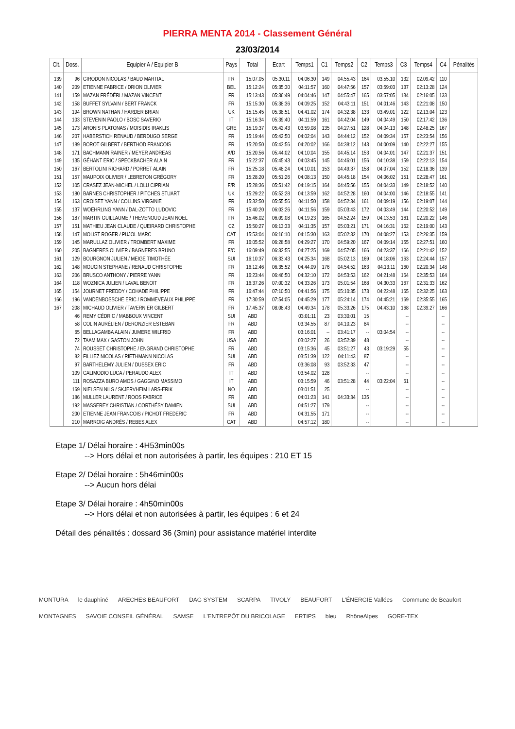PIERRA MENTA 2014 - Classement Général
23/03/2014
| Clt. | Doss. | Equipier A / Equipier B | Pays | Total | Ecart | Temps1 | C1 | Temps2 | C2 | Temps3 | C3 | Temps4 | C4 | Pénalités |
| --- | --- | --- | --- | --- | --- | --- | --- | --- | --- | --- | --- | --- | --- | --- |
| 139 | 96 | GIRODON NICOLAS / BAUD MARTIAL | FR | 15:07:05 | 05:30:11 | 04:06:30 | 149 | 04:55:43 | 164 | 03:55:10 | 132 | 02:09:42 | 110 | |
| 140 | 209 | ETIENNE FABRICE / DRION OLIVIER | BEL | 15:12:24 | 05:35:30 | 04:11:57 | 160 | 04:47:56 | 157 | 03:59:03 | 137 | 02:13:28 | 124 | |
| 141 | 159 | MAZAN FRÉDÉRI / MAZAN VINCENT | FR | 15:13:43 | 05:36:49 | 04:04:46 | 147 | 04:55:47 | 165 | 03:57:05 | 134 | 02:16:05 | 133 | |
| 142 | 158 | BUFFET SYLVAIN / BERT FRANCK | FR | 15:15:30 | 05:38:36 | 04:09:25 | 152 | 04:43:11 | 151 | 04:01:46 | 143 | 02:21:08 | 150 | |
| 143 | 194 | BROWN NATHAN / HARDER BRIAN | UK | 15:15:45 | 05:38:51 | 04:41:02 | 174 | 04:32:38 | 133 | 03:49:01 | 122 | 02:13:04 | 123 | |
| 144 | 103 | STEVENIN PAOLO / BOSC SAVERIO | IT | 15:16:34 | 05:39:40 | 04:11:59 | 161 | 04:42:04 | 149 | 04:04:49 | 150 | 02:17:42 | 136 | |
| 145 | 173 | ARONIS PLATONAS / MOISIDIS IRAKLIS | GRE | 15:19:37 | 05:42:43 | 03:59:08 | 135 | 04:27:51 | 128 | 04:04:13 | 148 | 02:48:25 | 167 | |
| 146 | 207 | HABERSTICH RENAUD / BERDUGO SERGE | FR | 15:19:44 | 05:42:50 | 04:02:04 | 143 | 04:44:12 | 152 | 04:09:34 | 157 | 02:23:54 | 156 | |
| 147 | 189 | BOROT GILBERT / BERTHOD FRANCOIS | FR | 15:20:50 | 05:43:56 | 04:20:02 | 166 | 04:38:12 | 143 | 04:00:09 | 140 | 02:22:27 | 155 | |
| 148 | 171 | BACHMANN RAINER / MEYER ANDREAS | A/D | 15:20:56 | 05:44:02 | 04:10:04 | 155 | 04:45:14 | 153 | 04:04:01 | 147 | 02:21:37 | 151 | |
| 149 | 135 | GÉHANT ERIC / SPECKBACHER ALAIN | FR | 15:22:37 | 05:45:43 | 04:03:45 | 145 | 04:46:01 | 156 | 04:10:38 | 159 | 02:22:13 | 154 | |
| 150 | 167 | BERTOLINI RICHARD / PORRET ALAIN | FR | 15:25:18 | 05:48:24 | 04:10:01 | 153 | 04:49:37 | 158 | 04:07:04 | 152 | 02:18:36 | 139 | |
| 151 | 157 | MAUPOIX OLIVIER / LEBRETON GRÉGORY | FR | 15:28:20 | 05:51:26 | 04:08:13 | 150 | 04:45:18 | 154 | 04:06:02 | 151 | 02:28:47 | 161 | |
| 152 | 105 | CRASEZ JEAN-MICHEL / LOLU CIPRIAN | F/R | 15:28:36 | 05:51:42 | 04:19:15 | 164 | 04:45:56 | 155 | 04:04:33 | 149 | 02:18:52 | 140 | |
| 153 | 180 | BARNES CHRISTOPHER / PITCHES STUART | UK | 15:29:22 | 05:52:28 | 04:13:59 | 162 | 04:52:28 | 160 | 04:04:00 | 146 | 02:18:55 | 141 | |
| 154 | 163 | CROISET YANN / COLLINS VIRGINIE | FR | 15:32:50 | 05:55:56 | 04:11:50 | 158 | 04:52:34 | 161 | 04:09:19 | 156 | 02:19:07 | 144 | |
| 155 | 137 | WOEHRLING YANN / DAL-ZOTTO LUDOVIC | FR | 15:40:20 | 06:03:26 | 04:11:56 | 159 | 05:03:43 | 172 | 04:03:49 | 144 | 02:20:52 | 149 | |
| 156 | 187 | MARTIN GUILLAUME / THEVENOUD JEAN NOEL | FR | 15:46:02 | 06:09:08 | 04:19:23 | 165 | 04:52:24 | 159 | 04:13:53 | 161 | 02:20:22 | 146 | |
| 157 | 151 | MATHIEU JEAN CLAUDE / QUEIRARD CHRISTOPHE | CZ | 15:50:27 | 06:13:33 | 04:11:35 | 157 | 05:03:21 | 171 | 04:16:31 | 162 | 02:19:00 | 143 | |
| 158 | 147 | MOLIST ROGER / PUJOL MARC | CAT | 15:53:04 | 06:16:10 | 04:15:30 | 163 | 05:02:32 | 170 | 04:08:27 | 153 | 02:26:35 | 159 | |
| 159 | 145 | MARULLAZ OLIVIER / TROMBERT MAXIME | FR | 16:05:52 | 06:28:58 | 04:29:27 | 170 | 04:59:20 | 167 | 04:09:14 | 155 | 02:27:51 | 160 | |
| 160 | 205 | BAGNERES OLIVIER / BAGNERES BRUNO | F/C | 16:09:49 | 06:32:55 | 04:27:25 | 169 | 04:57:05 | 166 | 04:23:37 | 166 | 02:21:42 | 152 | |
| 161 | 129 | BOURGNON JULIEN / MEIGE TIMOTHÉE | SUI | 16:10:37 | 06:33:43 | 04:25:34 | 168 | 05:02:13 | 169 | 04:18:06 | 163 | 02:24:44 | 157 | |
| 162 | 148 | MOUGIN STEPHANE / RENAUD CHRISTOPHE | FR | 16:12:46 | 06:35:52 | 04:44:09 | 176 | 04:54:52 | 163 | 04:13:11 | 160 | 02:20:34 | 148 | |
| 163 | 206 | BRUSCO ANTHONY / PIERRE YANN | FR | 16:23:44 | 06:46:50 | 04:32:10 | 172 | 04:53:53 | 162 | 04:21:48 | 164 | 02:35:53 | 164 | |
| 164 | 118 | WOZNICA JULIEN / LAVAL BENOIT | FR | 16:37:26 | 07:00:32 | 04:33:26 | 173 | 05:01:54 | 168 | 04:30:33 | 167 | 02:31:33 | 162 | |
| 165 | 154 | JOURNET FREDDY / COHADE PHILIPPE | FR | 16:47:44 | 07:10:50 | 04:41:56 | 175 | 05:10:35 | 173 | 04:22:48 | 165 | 02:32:25 | 163 | |
| 166 | 196 | VANDENBOSSCHE ERIC / ROMMEVEAUX PHILIPPE | FR | 17:30:59 | 07:54:05 | 04:45:29 | 177 | 05:24:14 | 174 | 04:45:21 | 169 | 02:35:55 | 165 | |
| 167 | 208 | MICHAUD OLIVIER / TAVERNIER GILBERT | FR | 17:45:37 | 08:08:43 | 04:49:34 | 178 | 05:33:26 | 175 | 04:43:10 | 168 | 02:39:27 | 166 | |
| | 46 | REMY CÉDRIC / MABBOUX VINCENT | SUI | ABD | | 03:01:11 | 23 | 03:30:01 | 15 | | -- | | -- | |
| | 58 | COLIN AURÉLIEN / DERONZIER ESTEBAN | FR | ABD | | 03:34:55 | 87 | 04:10:23 | 84 | | -- | | -- | |
| | 65 | BELLAGAMBA ALAIN / JUMERE WILFRID | FR | ABD | | 03:16:01 | -- | 03:41:17 | -- | 03:04:54 | -- | | -- | |
| | 72 | TAAM MAX / GASTON JOHN | USA | ABD | | 03:02:27 | 26 | 03:52:39 | 48 | | -- | | -- | |
| | 74 | ROUSSET CHRISTOPHE / ENGRAND CHRISTOPHE | FR | ABD | | 03:15:36 | 45 | 03:51:27 | 43 | 03:19:29 | 55 | | -- | |
| | 82 | FILLIEZ NICOLAS / RIETHMANN NICOLAS | SUI | ABD | | 03:51:39 | 122 | 04:11:43 | 87 | | -- | | -- | |
| | 97 | BARTHELEMY JULIEN / DUSSEX ERIC | FR | ABD | | 03:36:08 | 93 | 03:52:33 | 47 | | -- | | -- | |
| | 109 | CALIMODIO LUCA / PERAUDO ALEX | IT | ABD | | 03:54:02 | 128 | | -- | | -- | | -- | |
| | 111 | ROSAZZA BURO AMOS / GAGGINO MASSIMO | IT | ABD | | 03:15:59 | 46 | 03:51:28 | 44 | 03:22:04 | 61 | | -- | |
| | 169 | NIELSEN NILS / SKJERVHEIM LARS-ERIK | NO | ABD | | 03:01:51 | 25 | | -- | | -- | | -- | |
| | 186 | MULLER LAURENT / ROOS FABRICE | FR | ABD | | 04:01:23 | 141 | 04:33:34 | 135 | | -- | | -- | |
| | 192 | MASSEREY CHRISTIAN / CORTHÉSY DAMIEN | SUI | ABD | | 04:51:27 | 179 | | -- | | -- | | -- | |
| | 200 | ETIENNE JEAN FRANCOIS / PICHOT FREDERIC | FR | ABD | | 04:31:55 | 171 | | -- | | -- | | -- | |
| | 210 | MARROIG ANDRÉS / REBES ALEX | CAT | ABD | | 04:57:12 | 180 | | -- | | -- | | -- | |
Etape 1/ Délai horaire : 4H53min00s
--> Hors délai et non autorisées à partir, les équipes : 210 ET 15
Etape 2/ Délai horaire : 5h46min00s
--> Aucun hors délai
Etape 3/ Délai horaire : 4h50min00s
--> Hors délai et non autorisées à partir, les équipes : 6 et 24
Détail des pénalités : dossard 36 (3min) pour assistance matériel interdite
MONTURA le dauphiné ARECHES BEAUFORT DAG SYSTEM SCARPA TIVOLY BEAUFORT L'ÉNERGIE Vallées Commune de Beaufort MONTAGNES SAVOIE CONSEIL GÉNÉRAL SAMSE L'ENTREPÔT DU BRICOLAGE ERTIPS bleu RhôneAlpes GORE-TEX